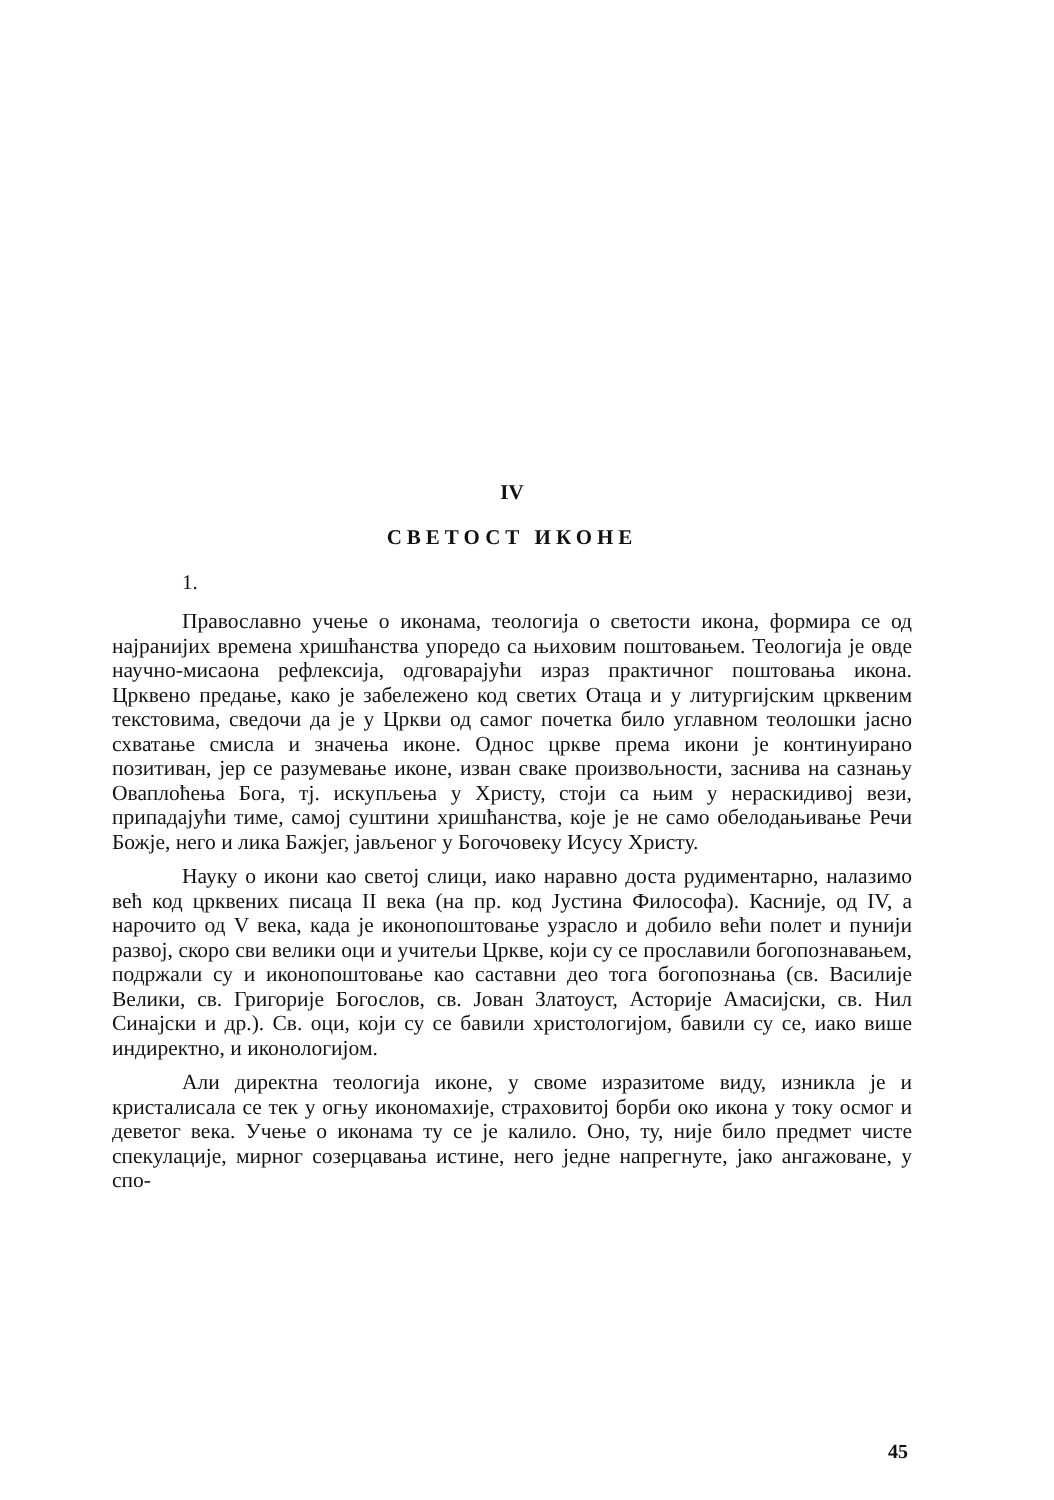IV
СВЕТОСТ ИКОНЕ
1.
Православно учење о иконама, теологија о светости икона, формира се од најранијих времена хришћанства упоредо са њиховим поштовањем. Теологија је овде научно-мисаона рефлексија, одговарајући израз практичног поштовања икона. Црквено предање, како је забележено код светих Отаца и у литургијским црквеним текстовима, сведочи да је у Цркви од самог почетка било углавном теолошки јасно схватање смисла и значења иконе. Однос цркве према икони је континуирано позитиван, јер се разумевање иконе, изван сваке произвољности, заснива на сазнању Оваплоћења Бога, тј. искупљења у Христу, стоји са њим у нераскидивој вези, припадајући тиме, самој суштини хришћанства, које је не само обелодањивање Речи Божје, него и лика Бажјег, јављеног у Богочовеку Исусу Христу.
Науку о икони као светој слици, иако наравно доста рудиментарно, налазимо већ код црквених писаца II века (на пр. код Јустина Философа). Касније, од IV, а нарочито од V века, када је иконопоштовање узрасло и добило већи полет и пунији развој, скоро сви велики оци и учитељи Цркве, који су се прославили богопознавањем, подржали су и иконопоштовање као саставни део тога богопознања (св. Василије Велики, св. Григорије Богослов, св. Јован Златоуст, Асторије Амасијски, св. Нил Синајски и др.). Св. оци, који су се бавили христологијом, бавили су се, иако више индиректно, и иконологијом.
Али директна теологија иконе, у своме изразитоме виду, изникла је и кристалисала се тек у огњу икономахије, страховитој борби око икона у току осмог и деветог века. Учење о иконама ту се је калило. Оно, ту, није било предмет чисте спекулације, мирног созерцавања истине, него једне напрегнуте, јако ангажоване, у спо-
45